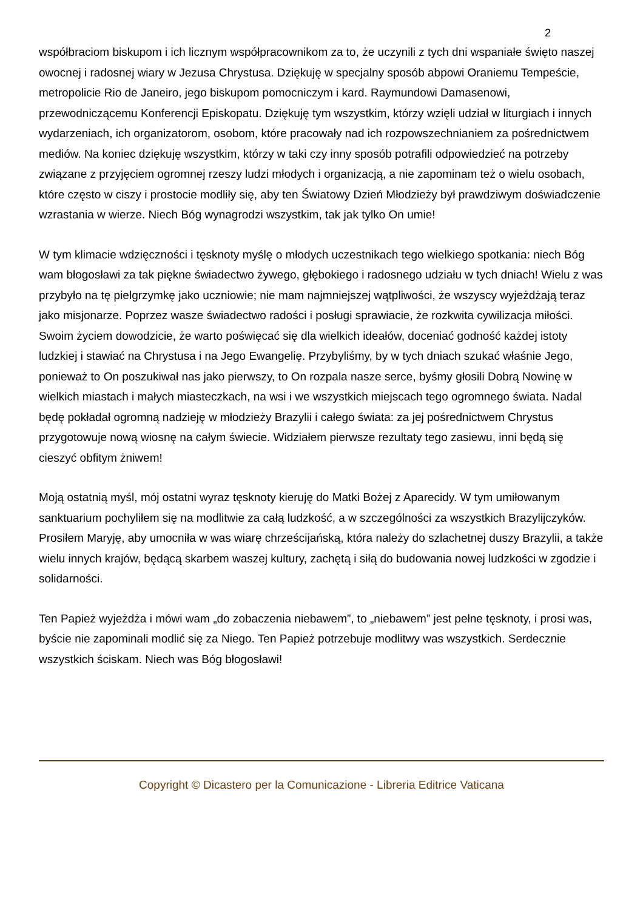2
współbraciom biskupom i ich licznym współpracownikom za to, że uczynili z tych dni wspaniałe święto naszej owocnej i radosnej wiary w Jezusa Chrystusa. Dziękuję w specjalny sposób abpowi Oraniemu Tempeście, metropolicie Rio de Janeiro, jego biskupom pomocniczym i kard. Raymundowi Damasenowi, przewodniczącemu Konferencji Episkopatu. Dziękuję tym wszystkim, którzy wzięli udział w liturgiach i innych wydarzeniach, ich organizatorom, osobom, które pracowały nad ich rozpowszechnianiem za pośrednictwem mediów. Na koniec dziękuję wszystkim, którzy w taki czy inny sposób potrafili odpowiedzieć na potrzeby związane z przyjęciem ogromnej rzeszy ludzi młodych i organizacją, a nie zapominam też o wielu osobach, które często w ciszy i prostocie modliły się, aby ten Światowy Dzień Młodzieży był prawdziwym doświadczenie wzrastania w wierze. Niech Bóg wynagrodzi wszystkim, tak jak tylko On umie!
W tym klimacie wdzięczności i tęsknoty myślę o młodych uczestnikach tego wielkiego spotkania: niech Bóg wam błogosławi za tak piękne świadectwo żywego, głębokiego i radosnego udziału w tych dniach! Wielu z was przybyło na tę pielgrzymkę jako uczniowie; nie mam najmniejszej wątpliwości, że wszyscy wyjeżdżają teraz jako misjonarze. Poprzez wasze świadectwo radości i posługi sprawiacie, że rozkwita cywilizacja miłości. Swoim życiem dowodzicie, że warto poświęcać się dla wielkich ideałów, doceniać godność każdej istoty ludzkiej i stawiać na Chrystusa i na Jego Ewangelię. Przybyliśmy, by w tych dniach szukać właśnie Jego, ponieważ to On poszukiwał nas jako pierwszy, to On rozpala nasze serce, byśmy głosili Dobrą Nowinę w wielkich miastach i małych miasteczkach, na wsi i we wszystkich miejscach tego ogromnego świata. Nadal będę pokładał ogromną nadzieję w młodzieży Brazylii i całego świata: za jej pośrednictwem Chrystus przygotowuje nową wiosnę na całym świecie. Widziałem pierwsze rezultaty tego zasiewu, inni będą się cieszyć obfitym żniwem!
Moją ostatnią myśl, mój ostatni wyraz tęsknoty kieruję do Matki Bożej z Aparecidy. W tym umiłowanym sanktuarium pochyliłem się na modlitwie za całą ludzkość, a w szczególności za wszystkich Brazylijczyków. Prosiłem Maryję, aby umocniła w was wiarę chrześcijańską, która należy do szlachetnej duszy Brazylii, a także wielu innych krajów, będącą skarbem waszej kultury, zachętą i siłą do budowania nowej ludzkości w zgodzie i solidarności.
Ten Papież wyjeżdża i mówi wam „do zobaczenia niebawem”, to „niebawem” jest pełne tęsknoty, i prosi was, byście nie zapominali modlić się za Niego. Ten Papież potrzebuje modlitwy was wszystkich. Serdecznie wszystkich ściskam. Niech was Bóg błogosławi!
Copyright © Dicastero per la Comunicazione - Libreria Editrice Vaticana